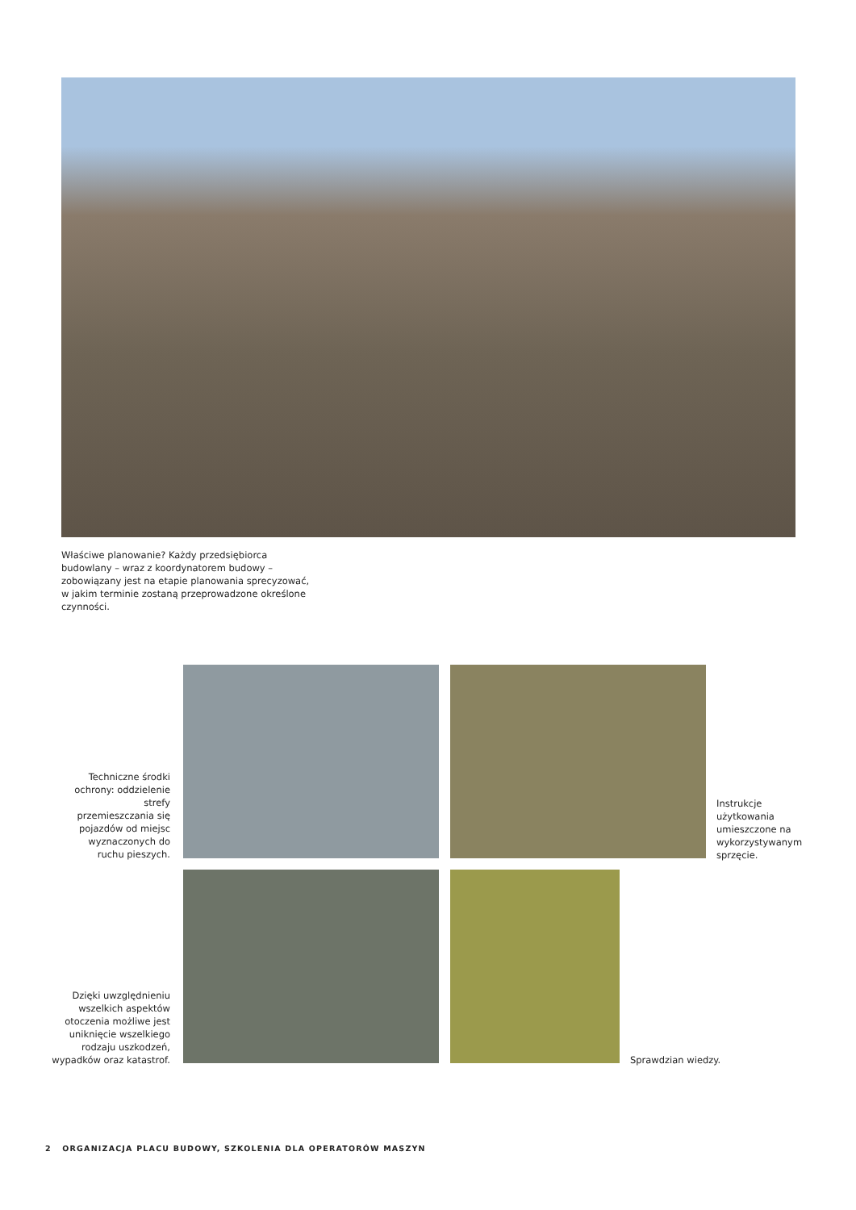Właściwe planowanie? Każdy przedsiębiorca budowlany – wraz z koordynatorem budowy – zobowiązany jest na etapie planowania sprecyzować, w jakim terminie zostaną przeprowadzone określone czynności.
Techniczne środki ochrony: oddzielenie strefy przemieszczania się pojazdów od miejsc wyznaczonych do ruchu pieszych.
Instrukcje użytkowania umieszczone na wykorzystywanym sprzęcie.
Dzięki uwzględnieniu wszelkich aspektów otoczenia możliwe jest uniknięcie wszelkiego rodzaju uszkodzeń, wypadków oraz katastrof.
Sprawdzian wiedzy.
2 ORGANIZACJA PLACU BUDOWY, SZKOLENIA DLA OPERATORÓW MASZYN